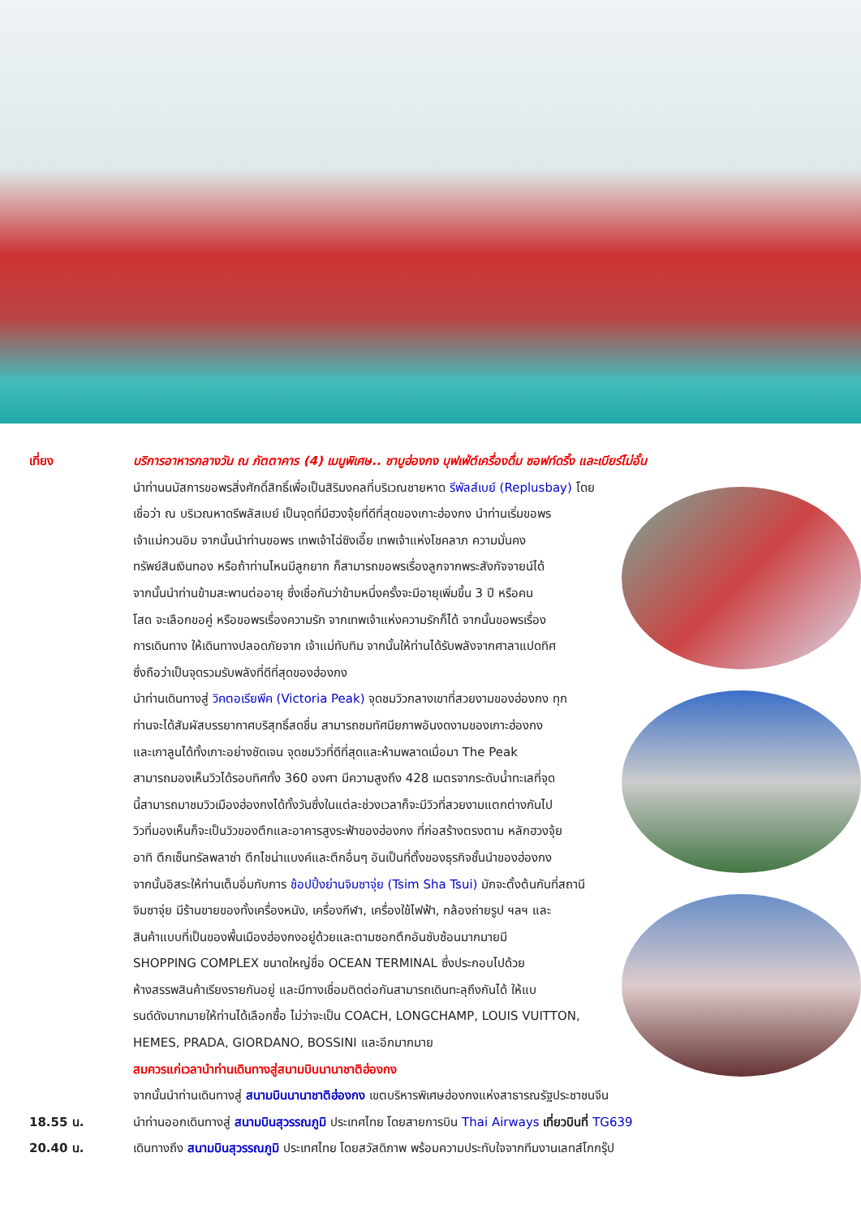เที่ยง บริการอาหารกลางวัน ณ ภัตตาคาร (4) เมนูพิเศษ.. ชาบูฮ่องกง บุฟเฟ่ต์เครื่องดื่ม ซอฟท์ดริ้ง และเบียร์ไม่อั้น
นำท่านนมัสการขอพรสิ่งศักดิ์สิทธิ์เพื่อเป็นสิริมงคลที่บริเวณชายหาด รีพัลส์เบย์ (Replusbay) โดย
เชื่อว่า ณ บริเวณหาดรีพลัสเบย์ เป็นจุดที่มีฮวงจุ้ยที่ดีที่สุดของเกาะฮ่องกง นำท่านเริ่มขอพร
เจ้าแม่กวนอิม จากนั้นนำท่านขอพร เทพเจ้าไฉ่ซิงเอี๊ย เทพเจ้าแห่งโชคลาภ ความมั่นคง
ทรัพย์สินเงินทอง หรือถ้าท่านไหนมีลูกยาก ก็สามารถขอพรเรื่องลูกจากพระสังกัจจายน์ได้
จากนั้นนำท่านข้ามสะพานต่ออายุ ซึ่งเชื่อกันว่าข้ามหนึ่งครั้งจะมีอายุเพิ่มขึ้น 3 ปี หรือคน
โสด จะเลือกขอคู่ หรือขอพรเรื่องความรัก จากเทพเจ้าแห่งความรักก็ได้ จากนั้นขอพรเรื่อง
การเดินทาง ให้เดินทางปลอดภัยจาก เจ้าแม่ทับทิม จากนั้นให้ท่านได้รับพลังจากศาลาแปดทิศ
ซึ่งถือว่าเป็นจุดรวมรับพลังที่ดีที่สุดของฮ่องกง
นำท่านเดินทางสู่ วิคตอเรียพีค (Victoria Peak) จุดชมวิวกลางเขาที่สวยงามของฮ่องกง ทุก
ท่านจะได้สัมผัสบรรยากาศบริสุทธิ์สดชื่น สามารถชมทัศนียภาพอันงดงามของเกาะฮ่องกง
และเกาลูนได้ทั้งเกาะอย่างชัดเจน จุดชมวิวที่ดีที่สุดและห้ามพลาดเมื่อมา The Peak
สามารถมองเห็นวิวได้รอบทิศทั้ง 360 องศา มีความสูงถึง 428 เมตรจากระดับน้ำทะเลที่จุด
นี้สามารถมาชมวิวเมืองฮ่องกงได้ทั้งวันซึ่งในแต่ละช่วงเวลาก็จะมีวิวที่สวยงามแตกต่างกันไป
วิวที่มองเห็นก็จะเป็นวิวของตึกและอาคารสูงระฟ้าของฮ่องกง ที่ก่อสร้างตรงตาม หลักฮวงจุ้ย
อาทิ ตึกเซ็นทรัลพลาซ่า ตึกไชน่าแบงค์และตึกอื่นๆ อันเป็นที่ตั้งของธุรกิจชั้นนำของฮ่องกง
จากนั้นอิสระให้ท่านเต็มอิ่มกับการ ช้อปปิ้งย่านจิมซาจุ่ย (Tsim Sha Tsui) มักจะตั้งต้นกันที่สถานี
จิมซาจุ่ย มีร้านขายของทั้งเครื่องหนัง, เครื่องกีฬา, เครื่องใช้ไฟฟ้า, กล้องถ่ายรูป ฯลฯ และ
สินค้าแบบที่เป็นของพื้นเมืองฮ่องกงอยู่ด้วยและตามซอกตึกอันซับซ้อนมากมายมี
SHOPPING COMPLEX ขนาดใหญ่ชื่อ OCEAN TERMINAL ซึ่งประกอบไปด้วย
ห้างสรรพสินค้าเรียงรายกันอยู่ และมีทางเชื่อมติดต่อกันสามารถเดินทะลุถึงกันได้ ให้แบ
รนด์ดังมากมายให้ท่านได้เลือกซื้อ ไม่ว่าจะเป็น COACH, LONGCHAMP, LOUIS VUITTON,
HEMES, PRADA, GIORDANO, BOSSINI และอีกมากมาย
สมควรแก่เวลานำท่านเดินทางสู่สนามบินนานาชาติฮ่องกง
จากนั้นนำท่านเดินทางสู่ สนามบินนานาชาติฮ่องกง เขตบริหารพิเศษฮ่องกงแห่งสาธารณรัฐประชาชนจีน
18.55 น. นำท่านออกเดินทางสู่ สนามบินสุวรรณภูมิ ประเทศไทย โดยสายการบิน Thai Airways เที่ยวบินที่ TG639
20.40 น. เดินทางถึง สนามบินสุวรรณภูมิ ประเทศไทย โดยสวัสดิภาพ พร้อมความประทับใจจากทีมงานเลทส์โกกรุ๊ป